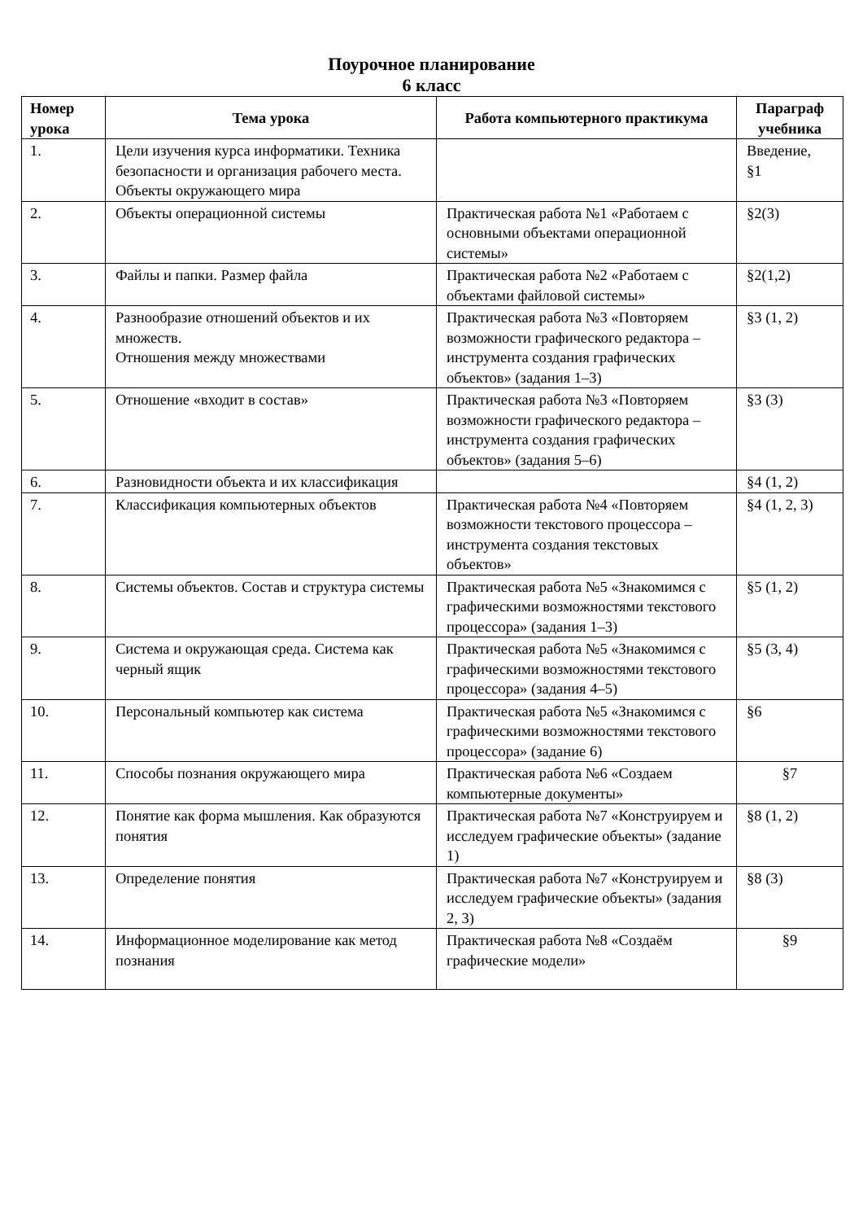Поурочное планирование
6 класс
| Номер урока | Тема урока | Работа компьютерного практикума | Параграф учебника |
| --- | --- | --- | --- |
| 1. | Цели изучения курса информатики. Техника безопасности и организация рабочего места. Объекты окружающего мира | | Введение, §1 |
| 2. | Объекты операционной системы | Практическая работа №1 «Работаем с основными объектами операционной системы» | §2(3) |
| 3. | Файлы и папки. Размер файла | Практическая работа №2 «Работаем с объектами файловой системы» | §2(1,2) |
| 4. | Разнообразие отношений объектов и их множеств. Отношения между множествами | Практическая работа №3 «Повторяем возможности графического редактора – инструмента создания графических объектов» (задания 1–3) | §3 (1, 2) |
| 5. | Отношение «входит в состав» | Практическая работа №3 «Повторяем возможности графического редактора – инструмента создания графических объектов» (задания 5–6) | §3 (3) |
| 6. | Разновидности объекта и их классификация | | §4 (1, 2) |
| 7. | Классификация компьютерных объектов | Практическая работа №4 «Повторяем возможности текстового процессора – инструмента создания текстовых объектов» | §4 (1, 2, 3) |
| 8. | Системы объектов. Состав и структура системы | Практическая работа №5 «Знакомимся с графическими возможностями текстового процессора» (задания 1–3) | §5 (1, 2) |
| 9. | Система и окружающая среда. Система как черный ящик | Практическая работа №5 «Знакомимся с графическими возможностями текстового процессора» (задания 4–5) | §5 (3, 4) |
| 10. | Персональный компьютер как система | Практическая работа №5 «Знакомимся с графическими возможностями текстового процессора» (задание 6) | §6 |
| 11. | Способы познания окружающего мира | Практическая работа №6 «Создаем компьютерные документы» | §7 |
| 12. | Понятие как форма мышления. Как образуются понятия | Практическая работа №7 «Конструируем и исследуем графические объекты» (задание 1) | §8 (1, 2) |
| 13. | Определение понятия | Практическая работа №7 «Конструируем и исследуем графические объекты» (задания 2, 3) | §8 (3) |
| 14. | Информационное моделирование как метод познания | Практическая работа №8 «Создаём графические модели» | §9 |